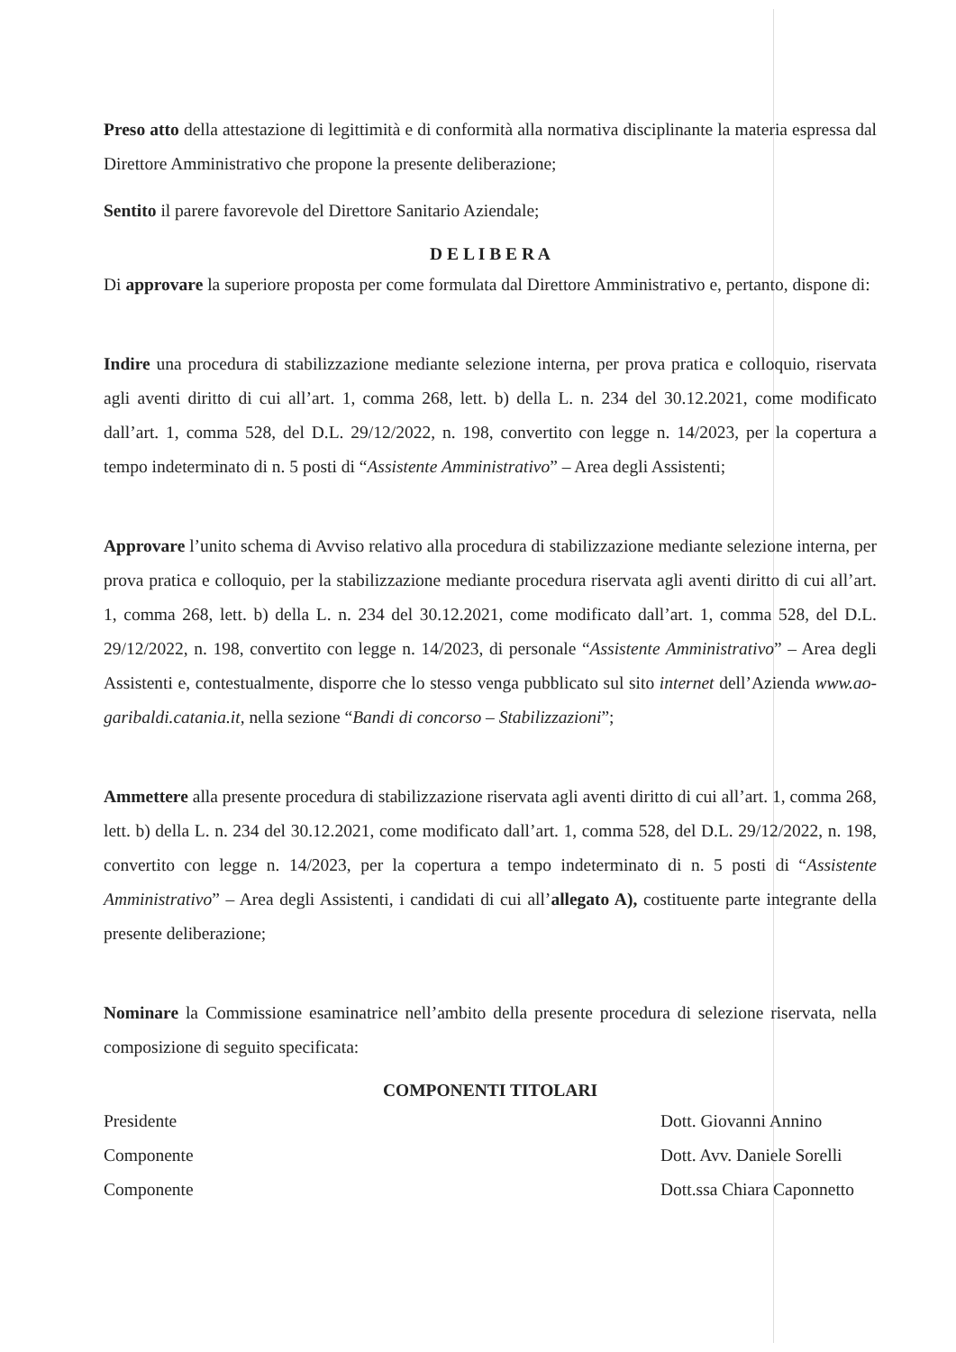Preso atto della attestazione di legittimità e di conformità alla normativa disciplinante la materia espressa dal Direttore Amministrativo che propone la presente deliberazione;
Sentito il parere favorevole del Direttore Sanitario Aziendale;
D E L I B E R A
Di approvare la superiore proposta per come formulata dal Direttore Amministrativo e, pertanto, dispone di:
Indire una procedura di stabilizzazione mediante selezione interna, per prova pratica e colloquio, riservata agli aventi diritto di cui all’art. 1, comma 268, lett. b) della L. n. 234 del 30.12.2021, come modificato dall’art. 1, comma 528, del D.L. 29/12/2022, n. 198, convertito con legge n. 14/2023, per la copertura a tempo indeterminato di n. 5 posti di “Assistente Amministrativo” – Area degli Assistenti;
Approvare l’unito schema di Avviso relativo alla procedura di stabilizzazione mediante selezione interna, per prova pratica e colloquio, per la stabilizzazione mediante procedura riservata agli aventi diritto di cui all’art. 1, comma 268, lett. b) della L. n. 234 del 30.12.2021, come modificato dall’art. 1, comma 528, del D.L. 29/12/2022, n. 198, convertito con legge n. 14/2023, di personale “Assistente Amministrativo” – Area degli Assistenti e, contestualmente, disporre che lo stesso venga pubblicato sul sito internet dell’Azienda www.ao-garibaldi.catania.it, nella sezione “Bandi di concorso – Stabilizzazioni”;
Ammettere alla presente procedura di stabilizzazione riservata agli aventi diritto di cui all’art. 1, comma 268, lett. b) della L. n. 234 del 30.12.2021, come modificato dall’art. 1, comma 528, del D.L. 29/12/2022, n. 198, convertito con legge n. 14/2023, per la copertura a tempo indeterminato di n. 5 posti di “Assistente Amministrativo” – Area degli Assistenti, i candidati di cui all’allegato A), costituente parte integrante della presente deliberazione;
Nominare la Commissione esaminatrice nell’ambito della presente procedura di selezione riservata, nella composizione di seguito specificata:
COMPONENTI TITOLARI
| Presidente | Dott. Giovanni Annino |
| Componente | Dott. Avv. Daniele Sorelli |
| Componente | Dott.ssa Chiara Caponnetto |